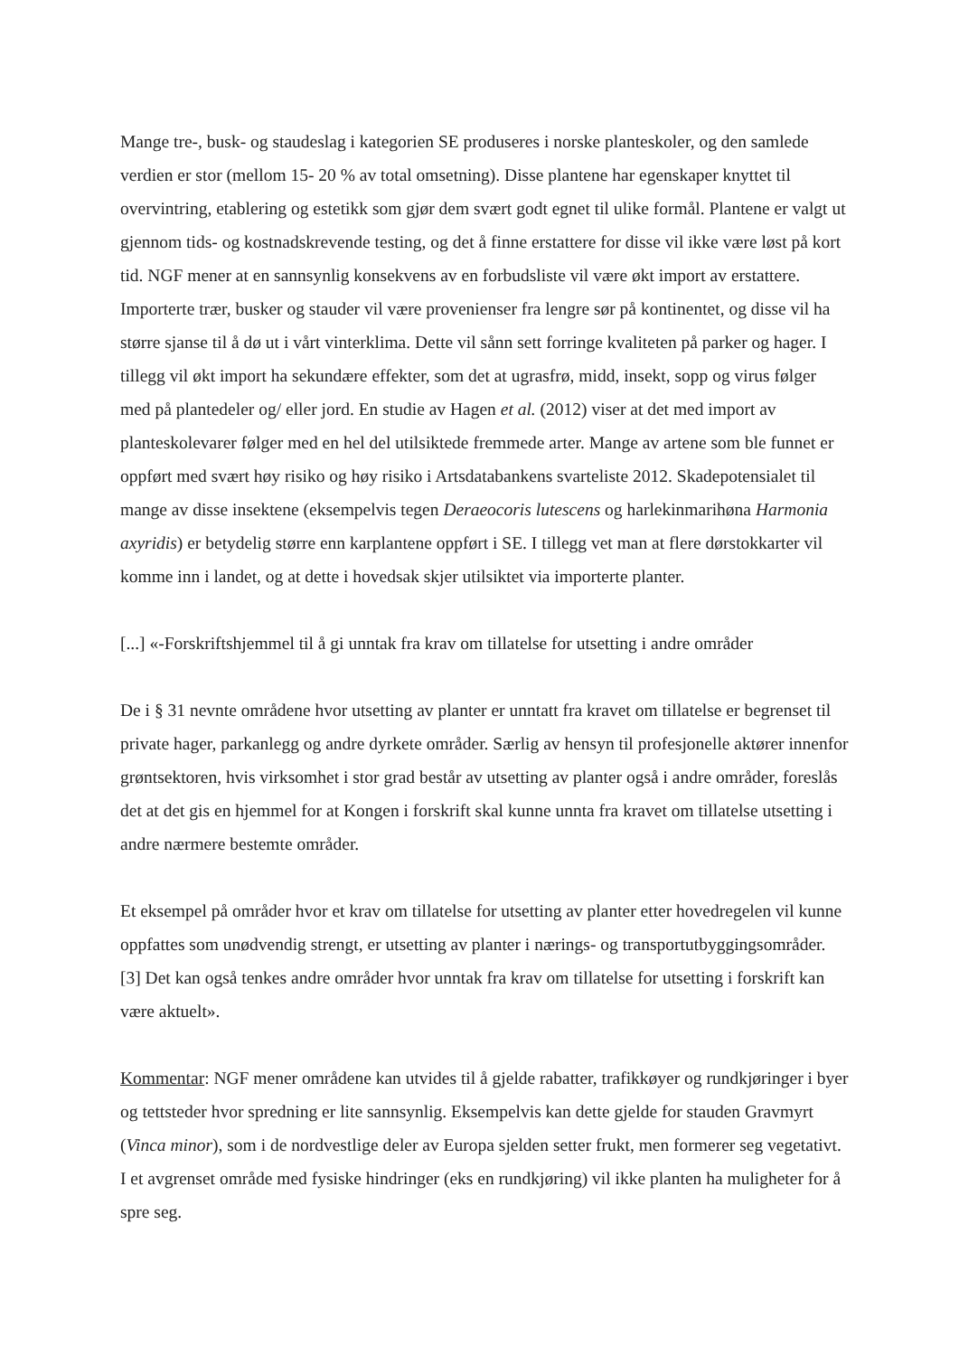Mange tre-, busk- og staudeslag i kategorien SE produseres i norske planteskoler, og den samlede verdien er stor (mellom 15- 20 % av total omsetning). Disse plantene har egenskaper knyttet til overvintring, etablering og estetikk som gjør dem svært godt egnet til ulike formål. Plantene er valgt ut gjennom tids- og kostnadskrevende testing, og det å finne erstattere for disse vil ikke være løst på kort tid. NGF mener at en sannsynlig konsekvens av en forbudsliste vil være økt import av erstattere. Importerte trær, busker og stauder vil være provenienser fra lengre sør på kontinentet, og disse vil ha større sjanse til å dø ut i vårt vinterklima. Dette vil sånn sett forringe kvaliteten på parker og hager. I tillegg vil økt import ha sekundære effekter, som det at ugrasfrø, midd, insekt, sopp og virus følger med på plantedeler og/ eller jord. En studie av Hagen et al. (2012) viser at det med import av planteskolevarer følger med en hel del utilsiktede fremmede arter. Mange av artene som ble funnet er oppført med svært høy risiko og høy risiko i Artsdatabankens svarteliste 2012. Skadepotensialet til mange av disse insektene (eksempelvis tegen Deraeocoris lutescens og harlekinmarihøna Harmonia axyridis) er betydelig større enn karplantene oppført i SE. I tillegg vet man at flere dørstokkarter vil komme inn i landet, og at dette i hovedsak skjer utilsiktet via importerte planter.
[...] «-Forskriftshjemmel til å gi unntak fra krav om tillatelse for utsetting i andre områder
De i § 31 nevnte områdene hvor utsetting av planter er unntatt fra kravet om tillatelse er begrenset til private hager, parkanlegg og andre dyrkete områder. Særlig av hensyn til profesjonelle aktører innenfor grøntsektoren, hvis virksomhet i stor grad består av utsetting av planter også i andre områder, foreslås det at det gis en hjemmel for at Kongen i forskrift skal kunne unnta fra kravet om tillatelse utsetting i andre nærmere bestemte områder.
Et eksempel på områder hvor et krav om tillatelse for utsetting av planter etter hovedregelen vil kunne oppfattes som unødvendig strengt, er utsetting av planter i nærings- og transportutbyggingsområder. [3] Det kan også tenkes andre områder hvor unntak fra krav om tillatelse for utsetting i forskrift kan være aktuelt».
Kommentar: NGF mener områdene kan utvides til å gjelde rabatter, trafikkøyer og rundkjøringer i byer og tettsteder hvor spredning er lite sannsynlig. Eksempelvis kan dette gjelde for stauden Gravmyrt (Vinca minor), som i de nordvestlige deler av Europa sjelden setter frukt, men formerer seg vegetativt. I et avgrenset område med fysiske hindringer (eks en rundkjøring) vil ikke planten ha muligheter for å spre seg.